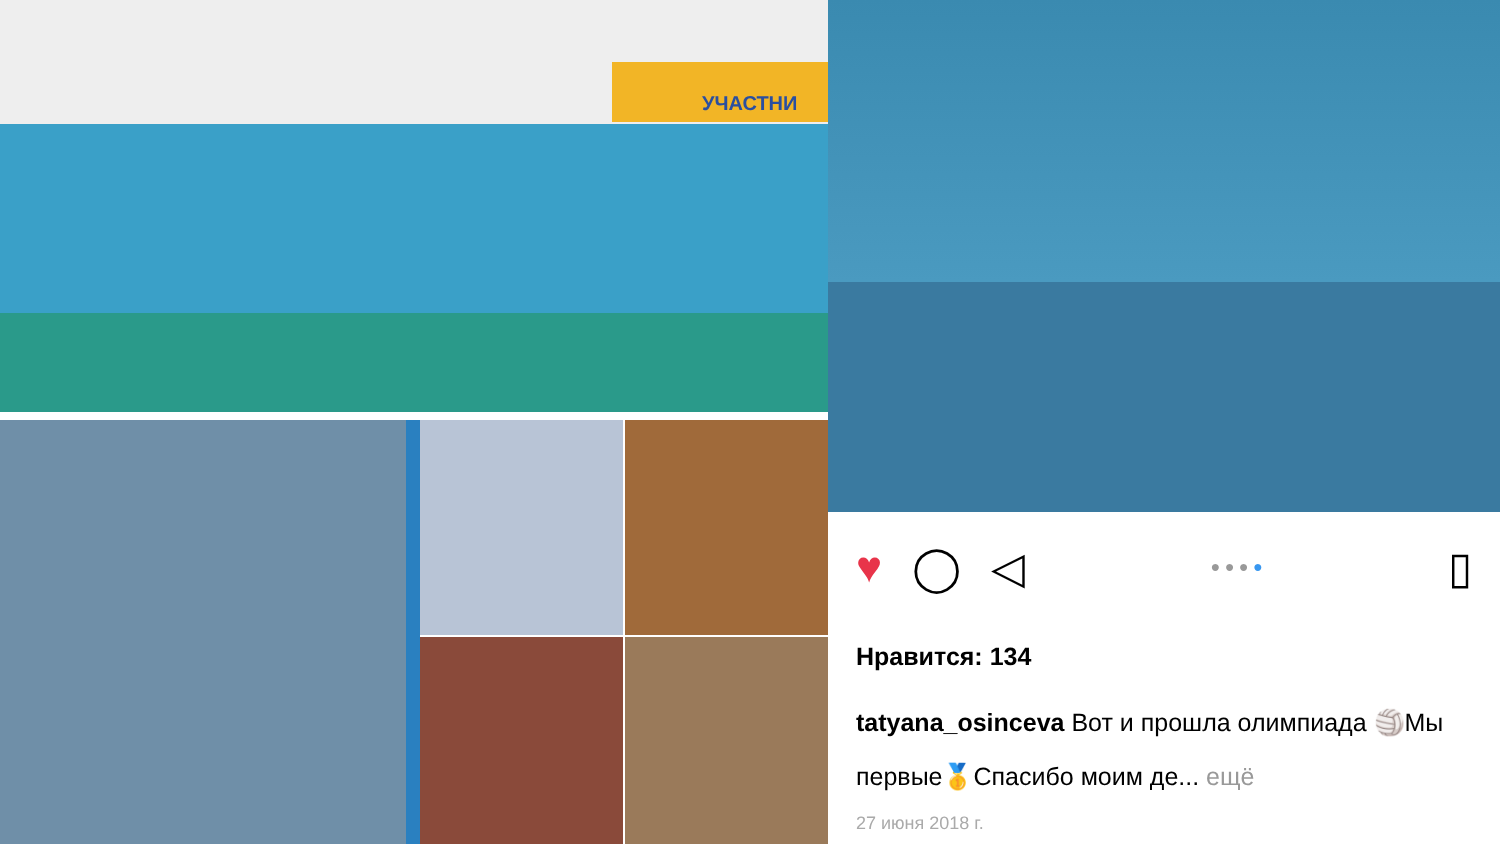УЧАСТНИ
♥ ◯ ◁ ● ● ● ● ▯
Нравится: 134
tatyana_osinceva Вот и прошла олимпиада 🏐Мы первые🥇Спасибо моим де... ещё
27 июня 2018 г.